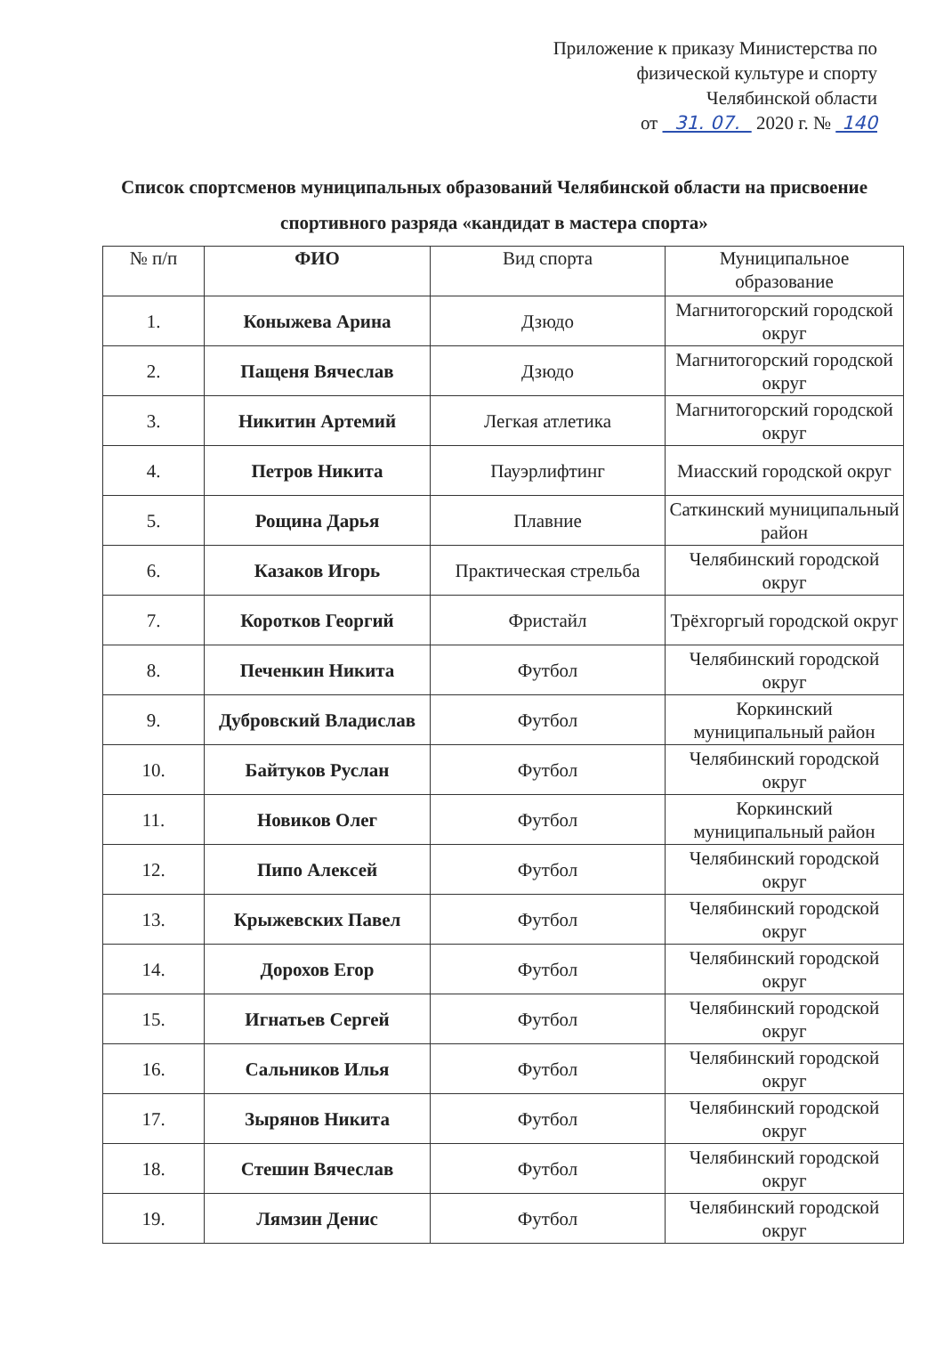Приложение к приказу Министерства по
физической культуре и спорту
Челябинской области
от 31. 07. 2020 г. № 140
Список спортсменов муниципальных образований Челябинской области на присвоение спортивного разряда «кандидат в мастера спорта»
| № п/п | ФИО | Вид спорта | Муниципальное образование |
| --- | --- | --- | --- |
| 1. | Коныжева Арина | Дзюдо | Магнитогорский городской округ |
| 2. | Пащеня Вячеслав | Дзюдо | Магнитогорский городской округ |
| 3. | Никитин Артемий | Легкая атлетика | Магнитогорский городской округ |
| 4. | Петров Никита | Пауэрлифтинг | Миасский городской округ |
| 5. | Рощина Дарья | Плавние | Саткинский муниципальный район |
| 6. | Казаков Игорь | Практическая стрельба | Челябинский городской округ |
| 7. | Коротков Георгий | Фристайл | Трёхгоргый городской округ |
| 8. | Печенкин Никита | Футбол | Челябинский городской округ |
| 9. | Дубровский Владислав | Футбол | Коркинский муниципальный район |
| 10. | Байтуков Руслан | Футбол | Челябинский городской округ |
| 11. | Новиков Олег | Футбол | Коркинский муниципальный район |
| 12. | Пипо Алексей | Футбол | Челябинский городской округ |
| 13. | Крыжевских Павел | Футбол | Челябинский городской округ |
| 14. | Дорохов Егор | Футбол | Челябинский городской округ |
| 15. | Игнатьев Сергей | Футбол | Челябинский городской округ |
| 16. | Сальников Илья | Футбол | Челябинский городской округ |
| 17. | Зырянов Никита | Футбол | Челябинский городской округ |
| 18. | Стешин Вячеслав | Футбол | Челябинский городской округ |
| 19. | Лямзин Денис | Футбол | Челябинский городской округ |